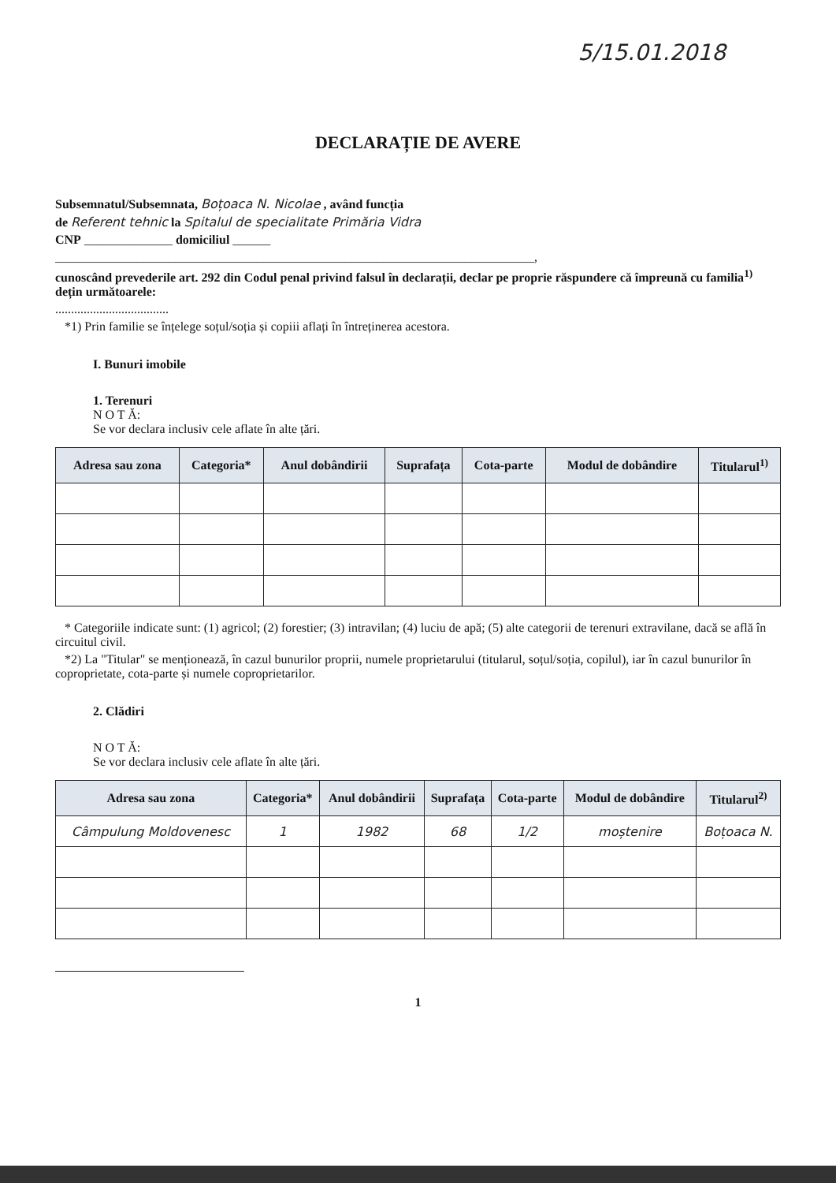5/15.01.2018
DECLARAȚIE DE AVERE
Subsemnatul/Subsemnata, Boțoaca N. Nicolae , având funcția
de Referent tehnic la Spitalul de specialitate Primăria Vidra
CNP ______________ domiciliul ______
____________________________________________________________________________,
cunoscând prevederile art. 292 din Codul penal privind falsul în declarații, declar pe proprie răspundere că împreună cu familia<sup>1)</sup> dețin următoarele:
....................................
*1) Prin familie se înțelege soțul/soția și copiii aflați în întreținerea acestora.
I. Bunuri imobile
1. Terenuri
N O T Ă:
Se vor declara inclusiv cele aflate în alte țări.
| Adresa sau zona | Categoria* | Anul dobândirii | Suprafața | Cota-parte | Modul de dobândire | Titularul<sup>1)</sup> |
| --- | --- | --- | --- | --- | --- | --- |
* Categoriile indicate sunt: (1) agricol; (2) forestier; (3) intravilan; (4) luciu de apă; (5) alte categorii de terenuri extravilane, dacă se află în circuitul civil.
*2) La "Titular" se menționează, în cazul bunurilor proprii, numele proprietarului (titularul, soțul/soția, copilul), iar în cazul bunurilor în coproprietate, cota-parte și numele coproprietarilor.
2. Clădiri
N O T Ă:
Se vor declara inclusiv cele aflate în alte țări.
| Adresa sau zona | Categoria* | Anul dobândirii | Suprafața | Cota-parte | Modul de dobândire | Titularul<sup>2)</sup> |
| --- | --- | --- | --- | --- | --- | --- |
| Câmpulung Moldovenesc | 1 | 1982 | 68 | 1/2 | moștenire | Boțoaca N. |
1